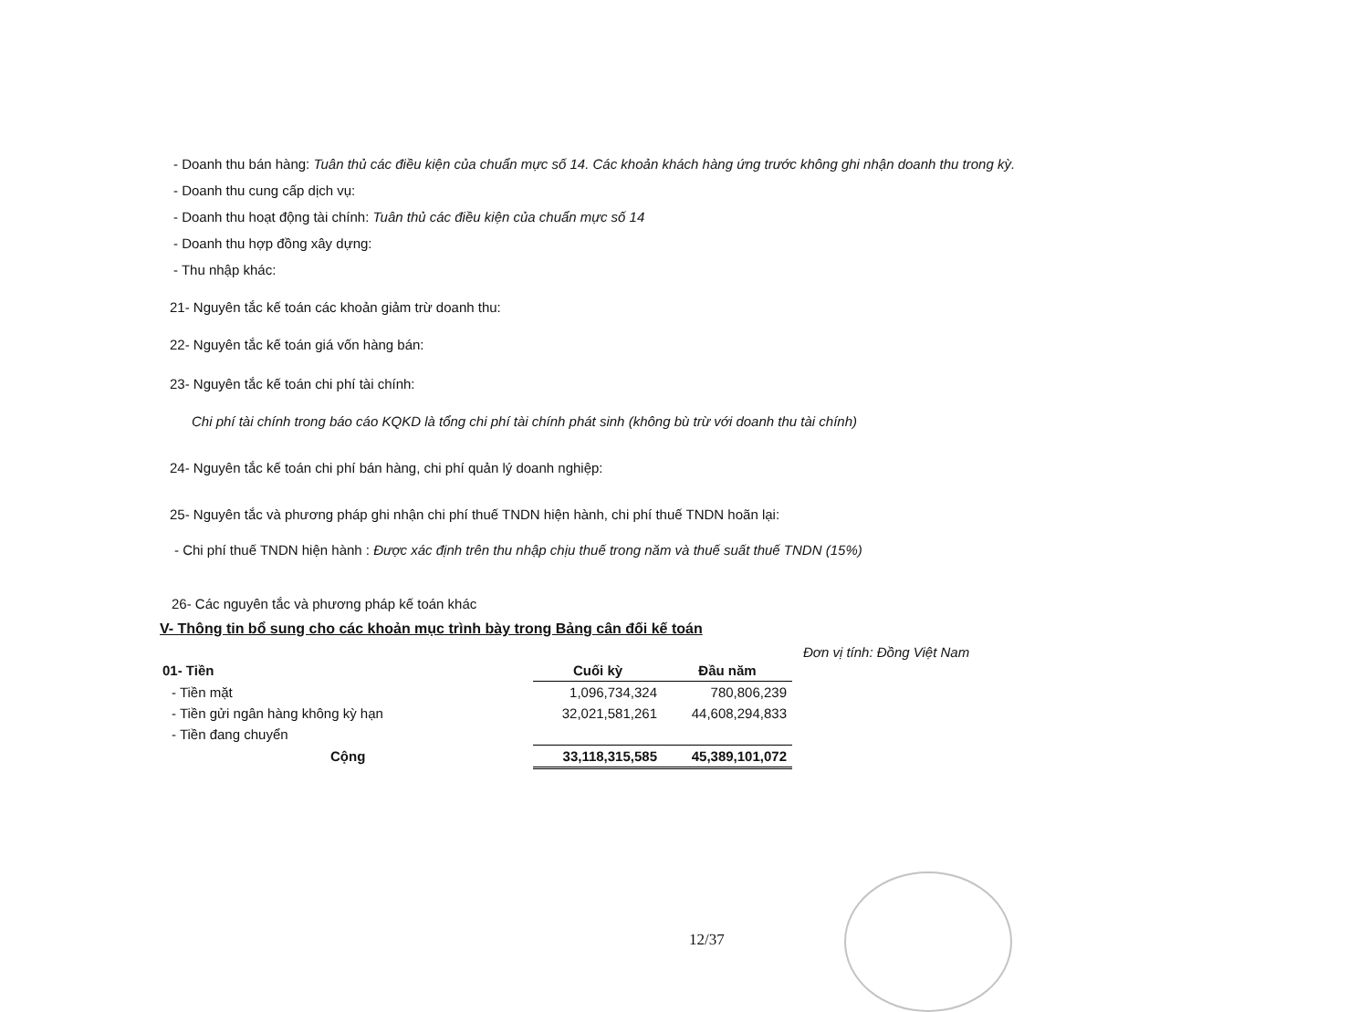- Doanh thu bán hàng: Tuân thủ các điều kiện của chuẩn mực số 14. Các khoản khách hàng ứng trước không ghi nhận doanh thu trong kỳ.
- Doanh thu cung cấp dịch vụ:
- Doanh thu hoạt động tài chính: Tuân thủ các điều kiện của chuẩn mực số 14
- Doanh thu hợp đồng xây dựng:
- Thu nhập khác:
21- Nguyên tắc kế toán các khoản giảm trừ doanh thu:
22- Nguyên tắc kế toán giá vốn hàng bán:
23- Nguyên tắc kế toán chi phí tài chính:
Chi phí tài chính trong báo cáo KQKD là tổng chi phí tài chính phát sinh (không bù trừ với doanh thu tài chính)
24- Nguyên tắc kế toán chi phí bán hàng, chi phí quản lý doanh nghiệp:
25- Nguyên tắc và phương pháp ghi nhận chi phí thuế TNDN hiện hành, chi phí thuế TNDN hoãn lại:
- Chi phí thuế TNDN hiện hành : Được xác định trên thu nhập chịu thuế trong năm và thuế suất thuế TNDN (15%)
26- Các nguyên tắc và phương pháp kế toán khác
V- Thông tin bổ sung cho các khoản mục trình bày trong Bảng cân đối kế toán
Đơn vị tính: Đồng Việt Nam
| 01- Tiền | Cuối kỳ | Đầu năm |
| --- | --- | --- |
| - Tiền mặt | 1,096,734,324 | 780,806,239 |
| - Tiền gửi ngân hàng không kỳ hạn | 32,021,581,261 | 44,608,294,833 |
| - Tiền đang chuyển | | |
| Cộng | 33,118,315,585 | 45,389,101,072 |
12/37